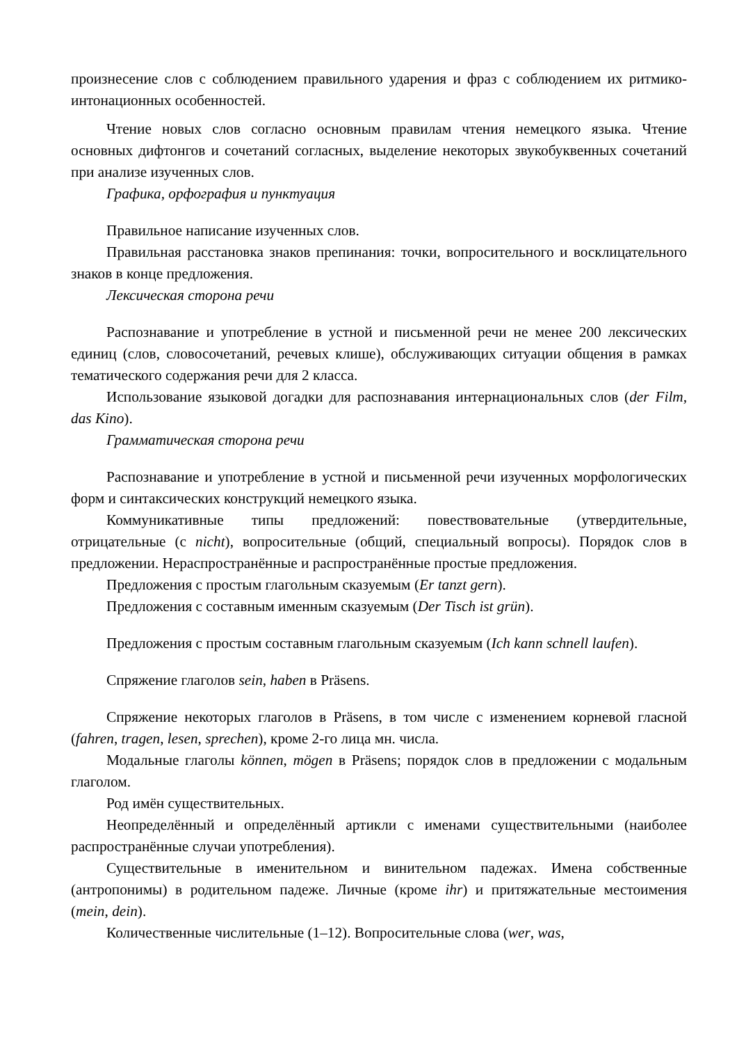произнесение слов с соблюдением правильного ударения и фраз с соблюдением их ритмико-интонационных особенностей.
Чтение новых слов согласно основным правилам чтения немецкого языка. Чтение основных дифтонгов и сочетаний согласных, выделение некоторых звукобуквенных сочетаний при анализе изученных слов.
Графика, орфография и пунктуация
Правильное написание изученных слов.
Правильная расстановка знаков препинания: точки, вопросительного и восклицательного знаков в конце предложения.
Лексическая сторона речи
Распознавание и употребление в устной и письменной речи не менее 200 лексических единиц (слов, словосочетаний, речевых клише), обслуживающих ситуации общения в рамках тематического содержания речи для 2 класса.
Использование языковой догадки для распознавания интернациональных слов (der Film, das Kino).
Грамматическая сторона речи
Распознавание и употребление в устной и письменной речи изученных морфологических форм и синтаксических конструкций немецкого языка.
Коммуникативные типы предложений: повествовательные (утвердительные, отрицательные (с nicht), вопросительные (общий, специальный вопросы). Порядок слов в предложении. Нераспространённые и распространённые простые предложения.
Предложения с простым глагольным сказуемым (Er tanzt gern).
Предложения с составным именным сказуемым (Der Tisch ist grün).
Предложения с простым составным глагольным сказуемым (Ich kann schnell laufen).
Спряжение глаголов sein, haben в Präsens.
Спряжение некоторых глаголов в Präsens, в том числе с изменением корневой гласной (fahren, tragen, lesen, sprechen), кроме 2-го лица мн. числа.
Модальные глаголы können, mögen в Präsens; порядок слов в предложении с модальным глаголом.
Род имён существительных.
Неопределённый и определённый артикли с именами существительными (наиболее распространённые случаи употребления).
Существительные в именительном и винительном падежах. Имена собственные (антропонимы) в родительном падеже. Личные (кроме ihr) и притяжательные местоимения (mein, dein).
Количественные числительные (1–12). Вопросительные слова (wer, was,